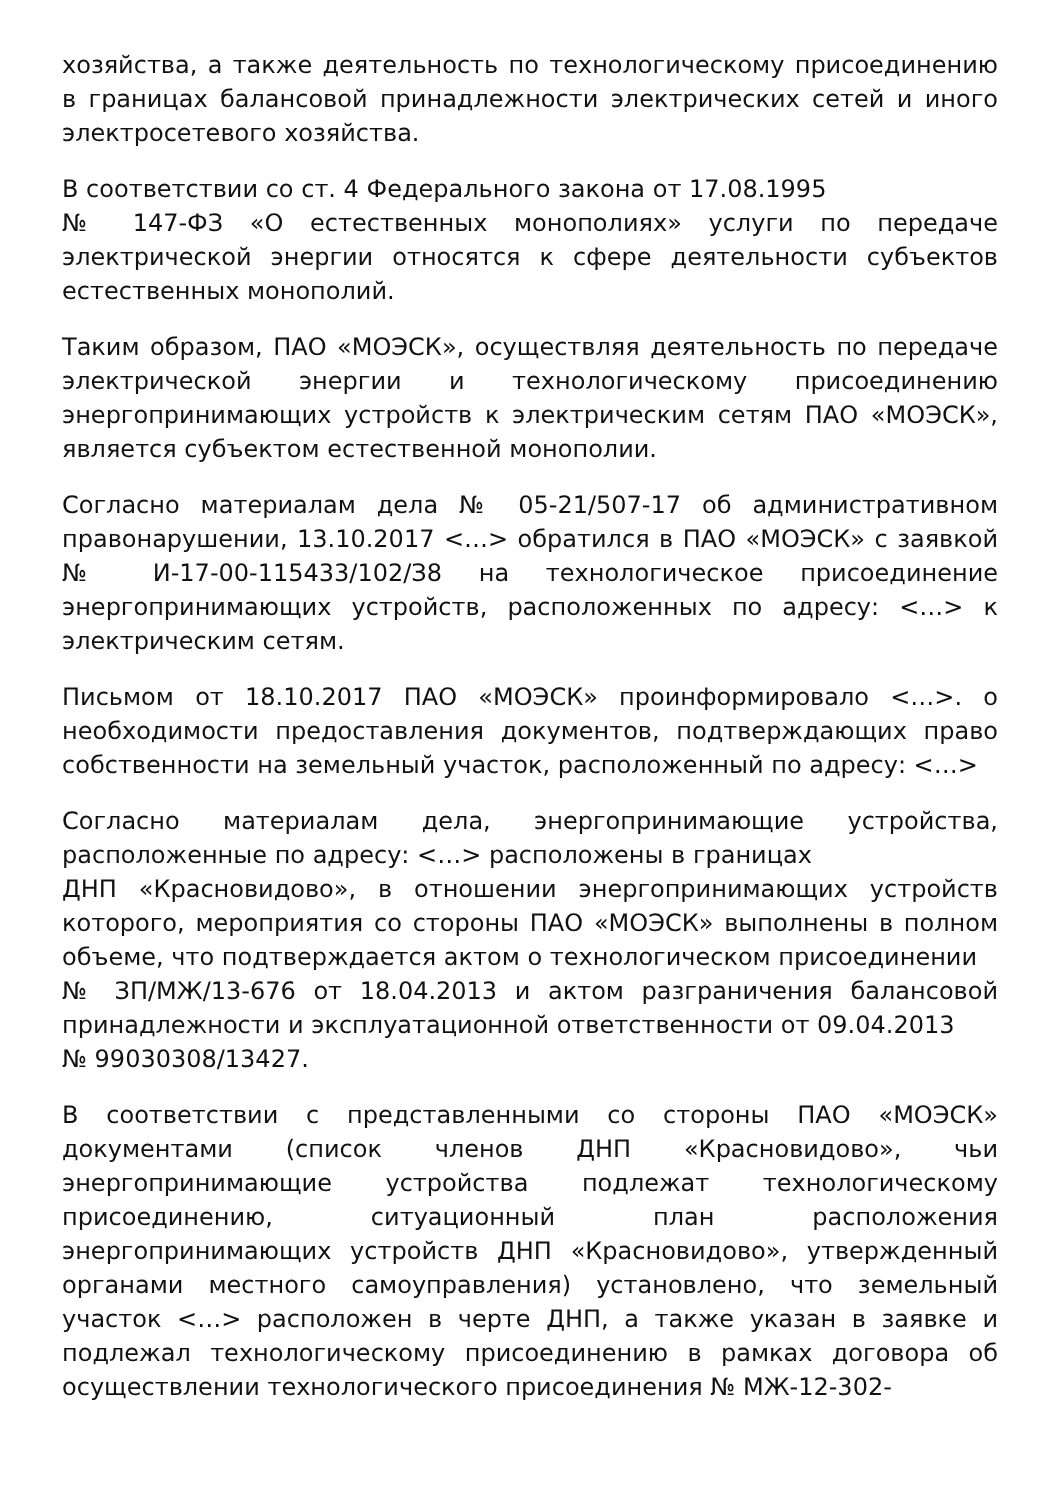хозяйства, а также деятельность по технологическому присоединению в границах балансовой принадлежности электрических сетей и иного электросетевого хозяйства.
В соответствии со ст. 4 Федерального закона от 17.08.1995
№ 147-ФЗ «О естественных монополиях» услуги по передаче электрической энергии относятся к сфере деятельности субъектов естественных монополий.
Таким образом, ПАО «МОЭСК», осуществляя деятельность по передаче электрической энергии и технологическому присоединению энергопринимающих устройств к электрическим сетям ПАО «МОЭСК», является субъектом естественной монополии.
Согласно материалам дела № 05-21/507-17 об административном правонарушении, 13.10.2017 <…> обратился в ПАО «МОЭСК» с заявкой № И-17-00-115433/102/З8 на технологическое присоединение энергопринимающих устройств, расположенных по адресу: <…> к электрическим сетям.
Письмом от 18.10.2017 ПАО «МОЭСК» проинформировало <…>. о необходимости предоставления документов, подтверждающих право собственности на земельный участок, расположенный по адресу: <…>
Согласно материалам дела, энергопринимающие устройства, расположенные по адресу: <…> расположены в границах
ДНП «Красновидово», в отношении энергопринимающих устройств которого, мероприятия со стороны ПАО «МОЭСК» выполнены в полном объеме, что подтверждается актом о технологическом присоединении
№ ЗП/МЖ/13-676 от 18.04.2013 и актом разграничения балансовой принадлежности и эксплуатационной ответственности от 09.04.2013
№ 99030308/13427.
В соответствии с представленными со стороны ПАО «МОЭСК» документами (список членов ДНП «Красновидово», чьи энергопринимающие устройства подлежат технологическому присоединению, ситуационный план расположения энергопринимающих устройств ДНП «Красновидово», утвержденный органами местного самоуправления) установлено, что земельный участок <…> расположен в черте ДНП, а также указан в заявке и подлежал технологическому присоединению в рамках договора об осуществлении технологического присоединения № МЖ-12-302-